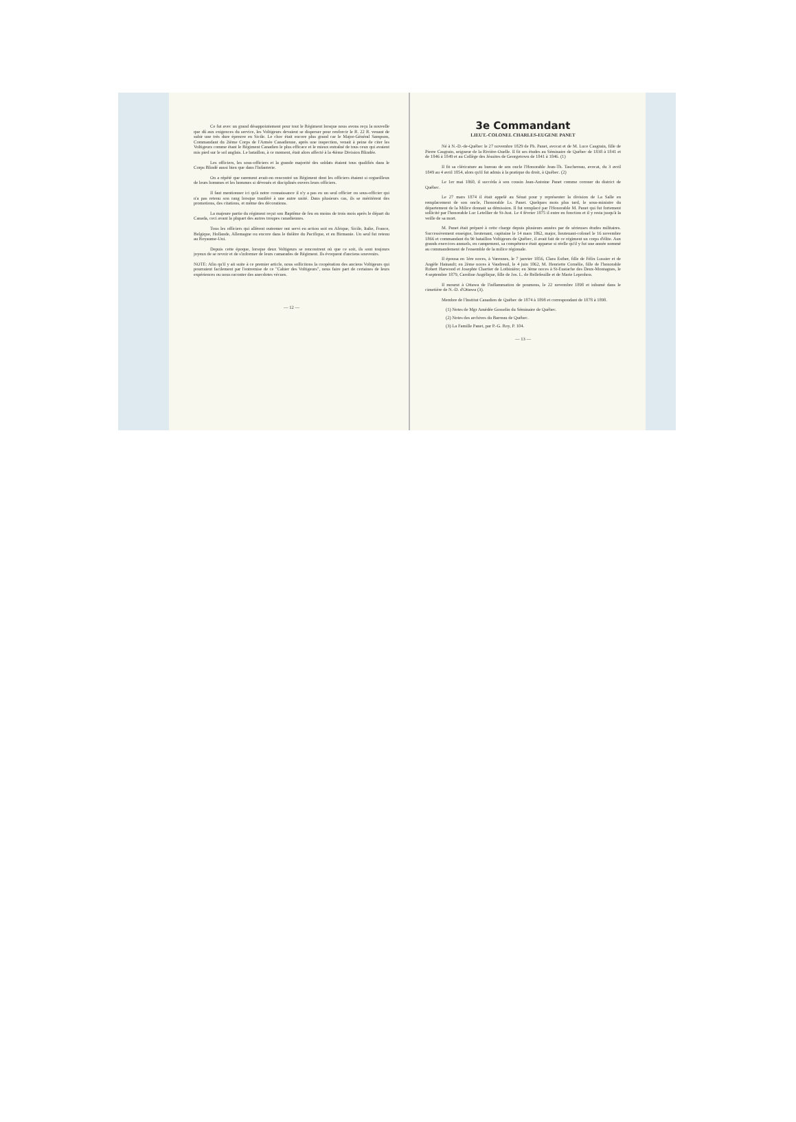Ce fut avec un grand désappointement pour tout le Régiment lorsque nous avons reçu la nouvelle que dû aux exigences du service, les Voltigeurs devaient se disperser pour renforcir le R. 22 R. venant de subir une très dure épreuve en Sicile. Le choc était encore plus grand car le Major-Général Sampson, Commandant du 2ième Corps de l'Armée Canadienne, après une inspection, venait à peine de citer les Voltigeurs comme étant le Régiment Canadien le plus efficace et le mieux entraîné de tous ceux qui avaient mis pied sur le sol anglais. Le bataillon, à ce moment, était alors affecté à la 4ième Division Blindée.
Les officiers, les sous-officiers et la grande majorité des soldats étaient tous qualifiés dans le Corps Blindé aussi bien que dans l'Infanterie.
On a répété que rarement avait-on rencontré un Régiment dont les officiers étaient si orgueilleux de leurs hommes et les hommes si dévoués et disciplinés envers leurs officiers.
Il faut mentionner ici qu'à notre connaissance il n'y a pas eu un seul officier ou sous-officier qui n'a pas retenu son rang lorsque tranféré à une autre unité. Dans plusieurs cas, ils se méritèrent des promotions, des citations, et même des décorations.
La majeure partie du régiment reçut son Baptême de feu en moins de trois mois après le départ du Canada, ceci avant la plupart des autres troupes canadiennes.
Tous les officiers qui allèrent outremer ont servi en action soit en Afrique, Sicile, Italie, France, Belgique, Hollande, Allemagne ou encore dans le théâtre du Pacifique, et en Birmanie. Un seul fut retenu au Royaume-Uni.
Depuis cette époque, lorsque deux Voltigeurs se rencontrent où que ce soit, ils sont toujours joyeux de se revoir et de s'informer de leurs camarades de Régiment. Ils évoquent d'anciens souvenirs.
NOTE: Afin qu'il y ait suite à ce premier article, nous sollicitons la coopération des anciens Voltigeurs qui pourraient facilement par l'entremise de ce "Cahier des Voltigeurs", nous faire part de certaines de leurs expériences ou nous raconter des anecdotes vécues.
— 12 —
3e Commandant
LIEUT.-COLONEL CHARLES-EUGENE PANET
Né à N.-D.-de-Québec le 27 novembre 1829 de Ph. Panet, avocat et de M. Luce Casgrain, fille de Pierre Casgrain, seigneur de la Rivière-Ouelle. Il fit ses études au Séminaire de Québec de 1838 à 1841 et de 1846 à 1849 et au Collège des Jésuites de Georgetown de 1841 à 1846. (1)
Il fit sa cléricature au bureau de son oncle l'Honorable Jean-Th. Taschereau, avocat, du 3 avril 1849 au 4 avril 1854, alors qu'il fut admis à la pratique du droit, à Québec. (2)
Le 1er mai 1860, il succèda à son cousin Jean-Antoine Panet comme coroner du district de Québec.
Le 27 mars 1874 il était appelé au Sénat pour y représenter la division de La Salle en remplacement de son oncle, l'honorable Ls. Panet. Quelques mois plus tard, le sous-ministre du département de la Milice donnait sa démission. Il fut remplacé par l'Honorable M. Panet qui fut fortement sollicité par l'honorable Luc Letellier de St-Just. Le 4 février 1875 il entre en fonction et il y resta jusqu'à la veille de sa mort.
M. Panet était préparé à cette charge depuis plusieurs années par de sérieuses études militaires. Successivement enseigne, lieutenant, capitaine le 14 mars 1862, major, lieutenant-colonel le 16 novembre 1866 et commandant du 9è bataillon Voltigeurs de Québec, il avait fait de ce régiment un corps d'élite. Aux grands exercices annuels, en campement, sa compétence était apparue si réelle qu'il y fut une année nommé au commandement de l'ensemble de la milice régionale.
Il épousa en 1ère noces, à Varennes, le 7 janvier 1856, Clara Esther, fille de Félix Lussier et de Angèle Hainault; en 2ème noces à Vaudreuil, le 4 juin 1862, M. Henriette Cornélie, fille de l'honorable Robert Harwood et Josephte Chartier de Lotbinière; en 3ème noces à St-Eustache des Deux-Montagnes, le 4 septembre 1879, Caroline Angélique, fille de Jos. L. de Bellefeuille et de Marie Leprohon.
Il mourut à Ottawa de l'inflammation de poumons, le 22 novembre 1898 et inhumé dans le cimetière de N.-D. d'Ottawa (3).
Membre de l'Institut Canadien de Québec de 1874 à 1898 et correspondant de 1878 à 1898.
(1) Notes de Mgr Amédée Gosselin du Séminaire de Québec.
(2) Notes des archives du Barreau de Québec.
(3) La Famille Panet, par P.-G. Roy, P. 104.
— 13 —